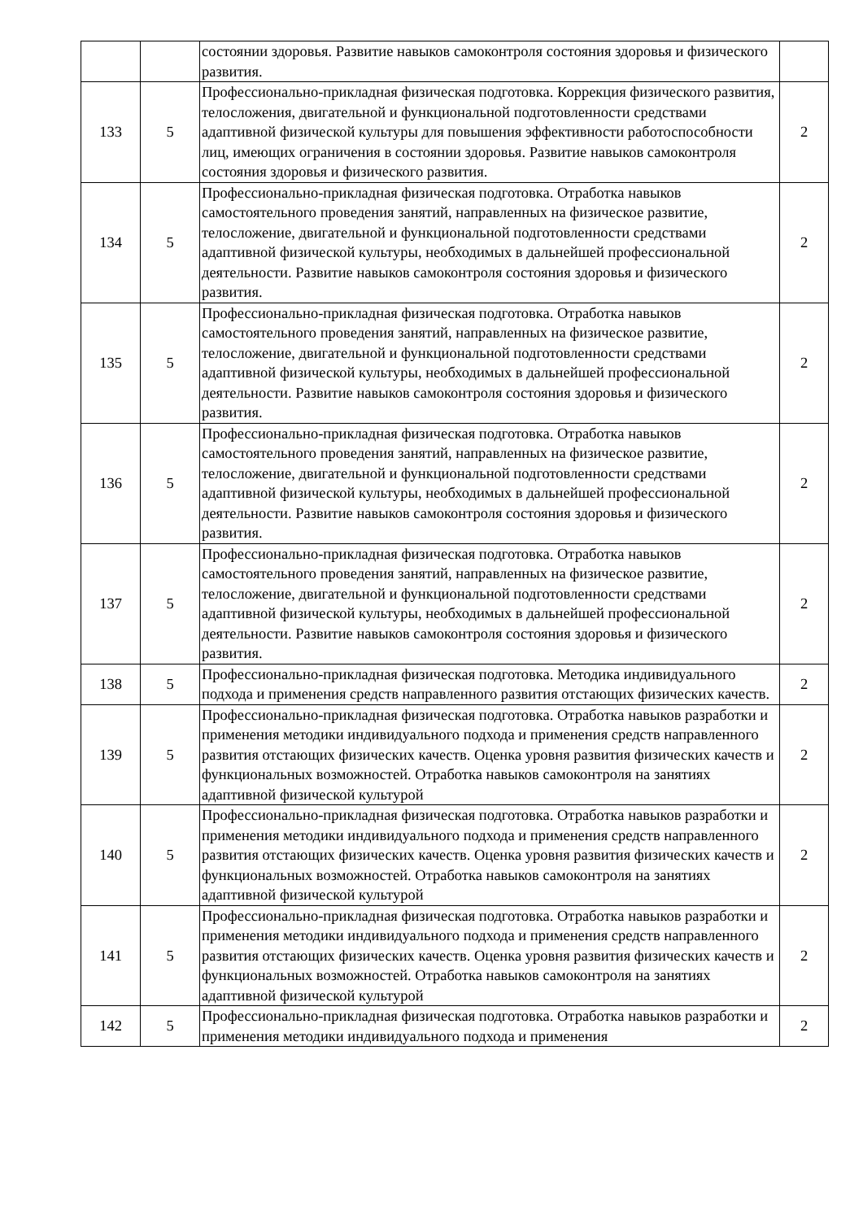| | | состоянии здоровья. Развитие навыков самоконтроля состояния здоровья и физического развития. | |
| 133 | 5 | Профессионально-прикладная физическая подготовка. Коррекция физического развития, телосложения, двигательной и функциональной подготовленности средствами адаптивной физической культуры для повышения эффективности работоспособности лиц, имеющих ограничения в состоянии здоровья. Развитие навыков самоконтроля состояния здоровья и физического развития. | 2 |
| 134 | 5 | Профессионально-прикладная физическая подготовка. Отработка навыков самостоятельного проведения занятий, направленных на физическое развитие, телосложение, двигательной и функциональной подготовленности средствами адаптивной физической культуры, необходимых в дальнейшей профессиональной деятельности. Развитие навыков самоконтроля состояния здоровья и физического развития. | 2 |
| 135 | 5 | Профессионально-прикладная физическая подготовка. Отработка навыков самостоятельного проведения занятий, направленных на физическое развитие, телосложение, двигательной и функциональной подготовленности средствами адаптивной физической культуры, необходимых в дальнейшей профессиональной деятельности. Развитие навыков самоконтроля состояния здоровья и физического развития. | 2 |
| 136 | 5 | Профессионально-прикладная физическая подготовка. Отработка навыков самостоятельного проведения занятий, направленных на физическое развитие, телосложение, двигательной и функциональной подготовленности средствами адаптивной физической культуры, необходимых в дальнейшей профессиональной деятельности. Развитие навыков самоконтроля состояния здоровья и физического развития. | 2 |
| 137 | 5 | Профессионально-прикладная физическая подготовка. Отработка навыков самостоятельного проведения занятий, направленных на физическое развитие, телосложение, двигательной и функциональной подготовленности средствами адаптивной физической культуры, необходимых в дальнейшей профессиональной деятельности. Развитие навыков самоконтроля состояния здоровья и физического развития. | 2 |
| 138 | 5 | Профессионально-прикладная физическая подготовка. Методика индивидуального подхода и применения средств направленного развития отстающих физических качеств. | 2 |
| 139 | 5 | Профессионально-прикладная физическая подготовка. Отработка навыков разработки и применения методики индивидуального подхода и применения средств направленного развития отстающих физических качеств. Оценка уровня развития физических качеств и функциональных возможностей. Отработка навыков самоконтроля на занятиях адаптивной физической культурой | 2 |
| 140 | 5 | Профессионально-прикладная физическая подготовка. Отработка навыков разработки и применения методики индивидуального подхода и применения средств направленного развития отстающих физических качеств. Оценка уровня развития физических качеств и функциональных возможностей. Отработка навыков самоконтроля на занятиях адаптивной физической культурой | 2 |
| 141 | 5 | Профессионально-прикладная физическая подготовка. Отработка навыков разработки и применения методики индивидуального подхода и применения средств направленного развития отстающих физических качеств. Оценка уровня развития физических качеств и функциональных возможностей. Отработка навыков самоконтроля на занятиях адаптивной физической культурой | 2 |
| 142 | 5 | Профессионально-прикладная физическая подготовка. Отработка навыков разработки и применения методики индивидуального подхода и применения | 2 |